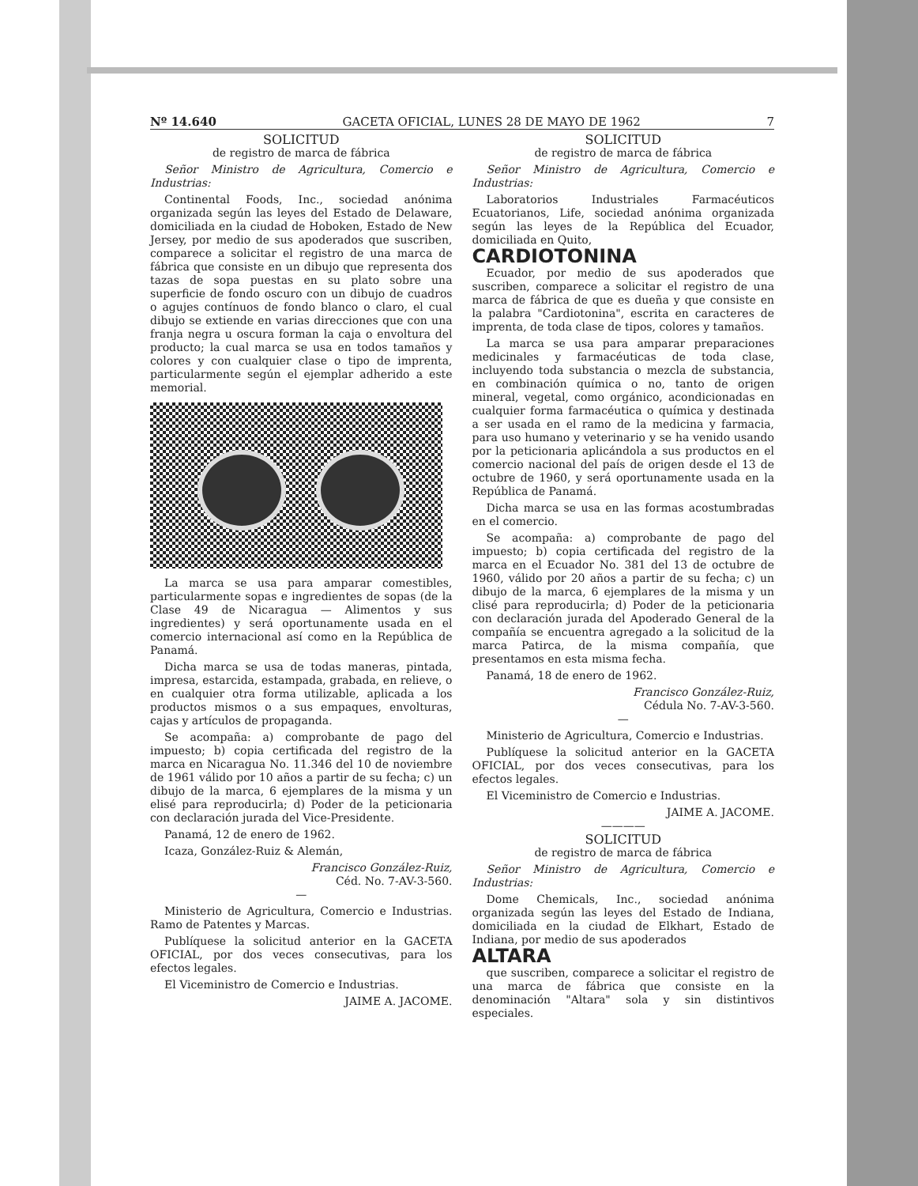Nº 14.640 GACETA OFICIAL, LUNES 28 DE MAYO DE 1962 7
SOLICITUD
de registro de marca de fábrica
Señor Ministro de Agricultura, Comercio e Industrias:
Continental Foods, Inc., sociedad anónima organizada según las leyes del Estado de Delaware, domiciliada en la ciudad de Hoboken, Estado de New Jersey, por medio de sus apoderados que suscriben, comparece a solicitar el registro de una marca de fábrica que consiste en un dibujo que representa dos tazas de sopa puestas en su plato sobre una superficie de fondo oscuro con un dibujo de cuadros o agujes contínuos de fondo blanco o claro, el cual dibujo se extiende en varias direcciones que con una franja negra u oscura forman la caja o envoltura del producto; la cual marca se usa en todos tamaños y colores y con cualquier clase o tipo de imprenta, particularmente según el ejemplar adherido a este memorial.
La marca se usa para amparar comestibles, particularmente sopas e ingredientes de sopas (de la Clase 49 de Nicaragua — Alimentos y sus ingredientes) y será oportunamente usada en el comercio internacional así como en la República de Panamá.
Dicha marca se usa de todas maneras, pintada, impresa, estarcida, estampada, grabada, en relieve, o en cualquier otra forma utilizable, aplicada a los productos mismos o a sus empaques, envolturas, cajas y artículos de propaganda.
Se acompaña: a) comprobante de pago del impuesto; b) copia certificada del registro de la marca en Nicaragua No. 11.346 del 10 de noviembre de 1961 válido por 10 años a partir de su fecha; c) un dibujo de la marca, 6 ejemplares de la misma y un elisé para reproducirla; d) Poder de la peticionaria con declaración jurada del Vice-Presidente.
Panamá, 12 de enero de 1962.
Icaza, González-Ruiz & Alemán,
Francisco González-Ruiz,
Céd. No. 7-AV-3-560.
—
Ministerio de Agricultura, Comercio e Industrias. Ramo de Patentes y Marcas.
Publíquese la solicitud anterior en la GACETA OFICIAL, por dos veces consecutivas, para los efectos legales.
El Viceministro de Comercio e Industrias.
JAIME A. JACOME.
SOLICITUD
de registro de marca de fábrica
Señor Ministro de Agricultura, Comercio e Industrias:
Laboratorios Industriales Farmacéuticos Ecuatorianos, Life, sociedad anónima organizada según las leyes de la República del Ecuador, domiciliada en Quito,
CARDIOTONINA
Ecuador, por medio de sus apoderados que suscriben, comparece a solicitar el registro de una marca de fábrica de que es dueña y que consiste en la palabra "Cardiotonina", escrita en caracteres de imprenta, de toda clase de tipos, colores y tamaños.
La marca se usa para amparar preparaciones medicinales y farmacéuticas de toda clase, incluyendo toda substancia o mezcla de substancia, en combinación química o no, tanto de origen mineral, vegetal, como orgánico, acondicionadas en cualquier forma farmacéutica o química y destinada a ser usada en el ramo de la medicina y farmacia, para uso humano y veterinario y se ha venido usando por la peticionaria aplicándola a sus productos en el comercio nacional del país de origen desde el 13 de octubre de 1960, y será oportunamente usada en la República de Panamá.
Dicha marca se usa en las formas acostumbradas en el comercio.
Se acompaña: a) comprobante de pago del impuesto; b) copia certificada del registro de la marca en el Ecuador No. 381 del 13 de octubre de 1960, válido por 20 años a partir de su fecha; c) un dibujo de la marca, 6 ejemplares de la misma y un clisé para reproducirla; d) Poder de la peticionaria con declaración jurada del Apoderado General de la compañía se encuentra agregado a la solicitud de la marca Patirca, de la misma compañía, que presentamos en esta misma fecha.
Panamá, 18 de enero de 1962.
Francisco González-Ruiz,
Cédula No. 7-AV-3-560.
—
Ministerio de Agricultura, Comercio e Industrias.
Publíquese la solicitud anterior en la GACETA OFICIAL, por dos veces consecutivas, para los efectos legales.
El Viceministro de Comercio e Industrias.
JAIME A. JACOME.
————
SOLICITUD
de registro de marca de fábrica
Señor Ministro de Agricultura, Comercio e Industrias:
Dome Chemicals, Inc., sociedad anónima organizada según las leyes del Estado de Indiana, domiciliada en la ciudad de Elkhart, Estado de Indiana, por medio de sus apoderados
ALTARA
que suscriben, comparece a solicitar el registro de una marca de fábrica que consiste en la denominación "Altara" sola y sin distintivos especiales.